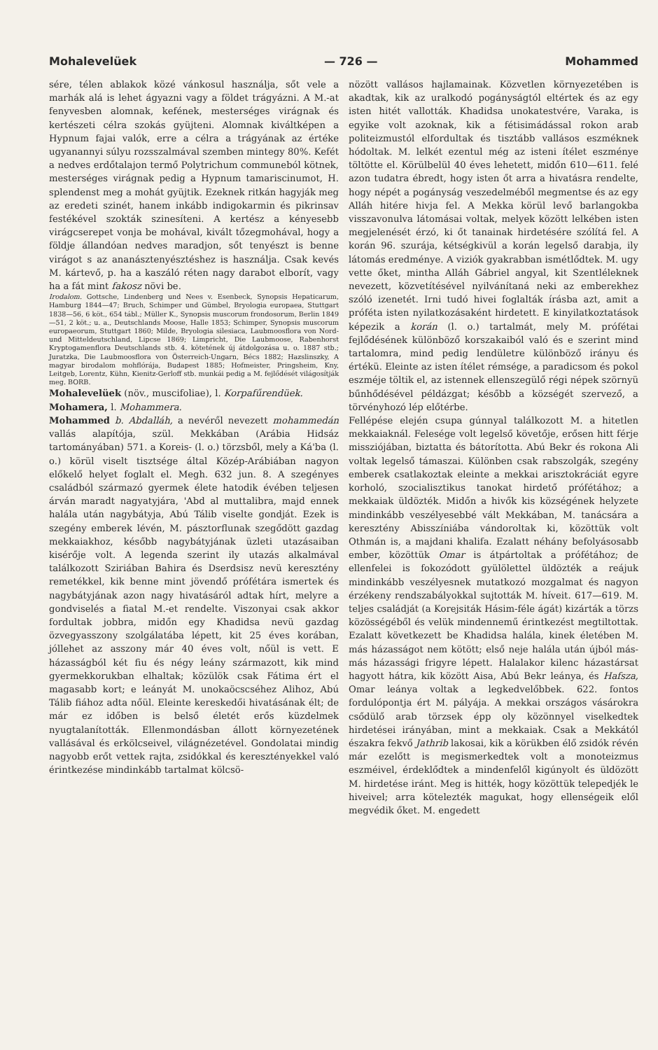Mohalevelüek — 726 — Mohammed
sére, télen ablakok közé vánkosul használja, sőt vele a marhák alá is lehet ágyazni vagy a földet trágyázni. A M.-at fenyvesben alomnak, kefének, mesterséges virágnak és kertészeti célra szokás gyüjteni. Alomnak kiváltképen a Hypnum fajai valók, erre a célra a trágyának az értéke ugyanannyi súlyu rozsszalmával szemben mintegy 80%. Kefét a nedves erdőtalajon termő Polytrichum communeból kötnek, mesterséges virágnak pedig a Hypnum tamariscinumot, H. splendenst meg a mohát gyüjtik. Ezeknek ritkán hagyják meg az eredeti szinét, hanem inkább indigokarmin és pikrinsav festékével szokták szinesíteni. A kertész a kényesebb virágcserepet vonja be mohával, kivált tőzegmohával, hogy a földje állandóan nedves maradjon, sőt tenyészt is benne virágot s az ananásztenyésztéshez is használja. Csak kevés M. kártevő, p. ha a kaszáló réten nagy darabot elborít, vagy ha a fát mint fakosz növi be.
Irodalom. Gottsche, Lindenberg und Nees v. Esenbeck, Synopsis Hepaticarum, Hamburg 1844—47; Bruch, Schimper und Gümbel, Bryologia europaea, Stuttgart 1838—56, 6 köt., 654 tábl.; Müller K., Synopsis muscorum frondosorum, Berlin 1849—51, 2 köt.; u. a., Deutschlands Moose, Halle 1853; Schimper, Synopsis muscorum europaeorum, Stuttgart 1860; Milde, Bryologia silesiaca, Laubmoosflora von Nord- und Mitteldeutschland, Lipcse 1869; Limpricht, Die Laubmoose, Rabenhorst Kryptogamenflora Deutschlands stb. 4. kötetének új átdolgozása u. o. 1887 stb.; Juratzka, Die Laubmoosflora von Österreich-Ungarn, Bécs 1882; Hazslinszky, A magyar birodalom mohflórája, Budapest 1885; Hofmeister, Pringsheim, Kny, Leitgeb, Lorentz, Kühn, Kienitz-Gerloff stb. munkái pedig a M. fejlődését világosítják meg. BORB.
Mohalevelüek (növ., muscifoliae), l. Korpafűrendüek.
Mohamera, l. Mohammera.
Mohammed b. Abdalláh, a nevéről nevezett mohammedán vallás alapítója, szül. Mekkában (Arábia Hidsáz tartományában) 571. a Koreis- (l. o.) törzsből, mely a Ká'ba (l. o.) körül viselt tisztsége által Közép-Arábiában nagyon előkelő helyet foglalt el. Megh. 632 jun. 8. A szegényes családból származó gyermek élete hatodik évében teljesen árván maradt nagyatyjára, 'Abd al muttalibra, majd ennek halála után nagybátyja, Abú Tálib viselte gondját. Ezek is szegény emberek lévén, M. pásztorflunak szegődött gazdag mekkaiakhoz, később nagybátyjának üzleti utazásaiban kisérője volt. A legenda szerint ily utazás alkalmával találkozott Sziriában Bahira és Dserdsisz nevü keresztény remetékkel, kik benne mint jövendő prófétára ismertek és nagybátyjának azon nagy hivatásáról adtak hírt, melyre a gondviselés a fiatal M.-et rendelte. Viszonyai csak akkor fordultak jobbra, midőn egy Khadidsa nevü gazdag özvegyasszony szolgálatába lépett, kit 25 éves korában, jóllehet az asszony már 40 éves volt, nőül is vett. E házasságból két fiu és négy leány származott, kik mind gyermekkorukban elhaltak; közülök csak Fátima ért el magasabb kort; e leányát M. unokaöcscséhez Alihoz, Abú Tálib fiához adta nőül. Eleinte kereskedői hivatásának élt; de már ez időben is belső életét erős küzdelmek nyugtalanították. Ellenmondásban állott környezetének vallásával és erkölcseivel, világnézetével. Gondolatai mindig nagyobb erőt vettek rajta, zsidókkal és keresztényekkel való érintkezése mindinkább tartalmat kölcsö-
nözött vallásos hajlamainak. Közvetlen környezetében is akadtak, kik az uralkodó pogányságtól eltértek és az egy isten hitét vallották. Khadidsa unokatestvére, Varaka, is egyike volt azoknak, kik a fétisimádással rokon arab politeizmustól elfordultak és tisztább vallásos eszméknek hódoltak. M. lelkét ezentul még az isteni ítélet eszménye töltötte el. Körülbelül 40 éves lehetett, midőn 610—611. felé azon tudatra ébredt, hogy isten őt arra a hivatásra rendelte, hogy népét a pogányság veszedelméből megmentse és az egy Alláh hitére hivja fel. A Mekka körül levő barlangokba visszavonulva látomásai voltak, melyek között lelkében isten megjelenését érzó, ki őt tanainak hirdetésére szólítá fel. A korán 96. szurája, kétségkivül a korán legelső darabja, ily látomás eredménye. A viziók gyakrabban ismétlődtek. M. ugy vette őket, mintha Alláh Gábriel angyal, kit Szentléleknek nevezett, közvetítésével nyilvánítaná neki az emberekhez szóló izenetét. Irni tudó hivei foglalták írásba azt, amit a próféta isten nyilatkozásaként hirdetett. E kinyilatkoztatások képezik a korán (l. o.) tartalmát, mely M. prófétai fejlődésének különböző korszakaiból való és e szerint mind tartalomra, mind pedig lendületre különböző irányu és értékü. Eleinte az isten ítélet rémsége, a paradicsom és pokol eszméje töltik el, az istennek ellenszegülő régi népek szörnyü bűnhődésével példázgat; később a községét szervező, a törvényhozó lép előtérbe.
Fellépése elején csupa gúnnyal találkozott M. a hitetlen mekkaiaknál. Felesége volt legelső követője, erősen hitt férje missziójában, biztatta és bátorította. Abú Bekr és rokona Ali voltak legelső támaszai. Különben csak rabszolgák, szegény emberek csatlakoztak eleinte a mekkai arisztokráciát egyre korholó, szocialisztikus tanokat hirdető prófétához; a mekkaiak üldözték. Midőn a hivők kis községének helyzete mindinkább veszélyesebbé vált Mekkában, M. tanácsára a keresztény Abisszíniába vándoroltak ki, közöttük volt Othmán is, a majdani khalifa. Ezalatt néhány befolyásosabb ember, közöttük Omar is átpártoltak a prófétához; de ellenfelei is fokozódott gyülölettel üldözték a reájuk mindinkább veszélyesnek mutatkozó mozgalmat és nagyon érzékeny rendszabályokkal sujtották M. híveit. 617—619. M. teljes családját (a Korejsiták Hásim-féle ágát) kizárták a törzs közösségéből és velük mindennemű érintkezést megtiltottak. Ezalatt következett be Khadidsa halála, kinek életében M. más házasságot nem kötött; első neje halála után újból más-más házassági frigyre lépett. Halalakor kilenc házastársat hagyott hátra, kik között Aisa, Abú Bekr leánya, és Hafsza, Omar leánya voltak a legkedvelőbbek. 622. fontos fordulópontja ért M. pályája. A mekkai országos vásárokra csődülő arab törzsek épp oly közönnyel viselkedtek hirdetései irányában, mint a mekkaiak. Csak a Mekkától északra fekvő Jathrib lakosai, kik a körükben élő zsidók révén már ezelőtt is megismerkedtek volt a monoteizmus eszméivel, érdeklődtek a mindenfelől kigúnyolt és üldözött M. hirdetése iránt. Meg is hitték, hogy közöttük telepedjék le hiveivel; arra kötelezték magukat, hogy ellenségeik elől megvédik őket. M. engedett